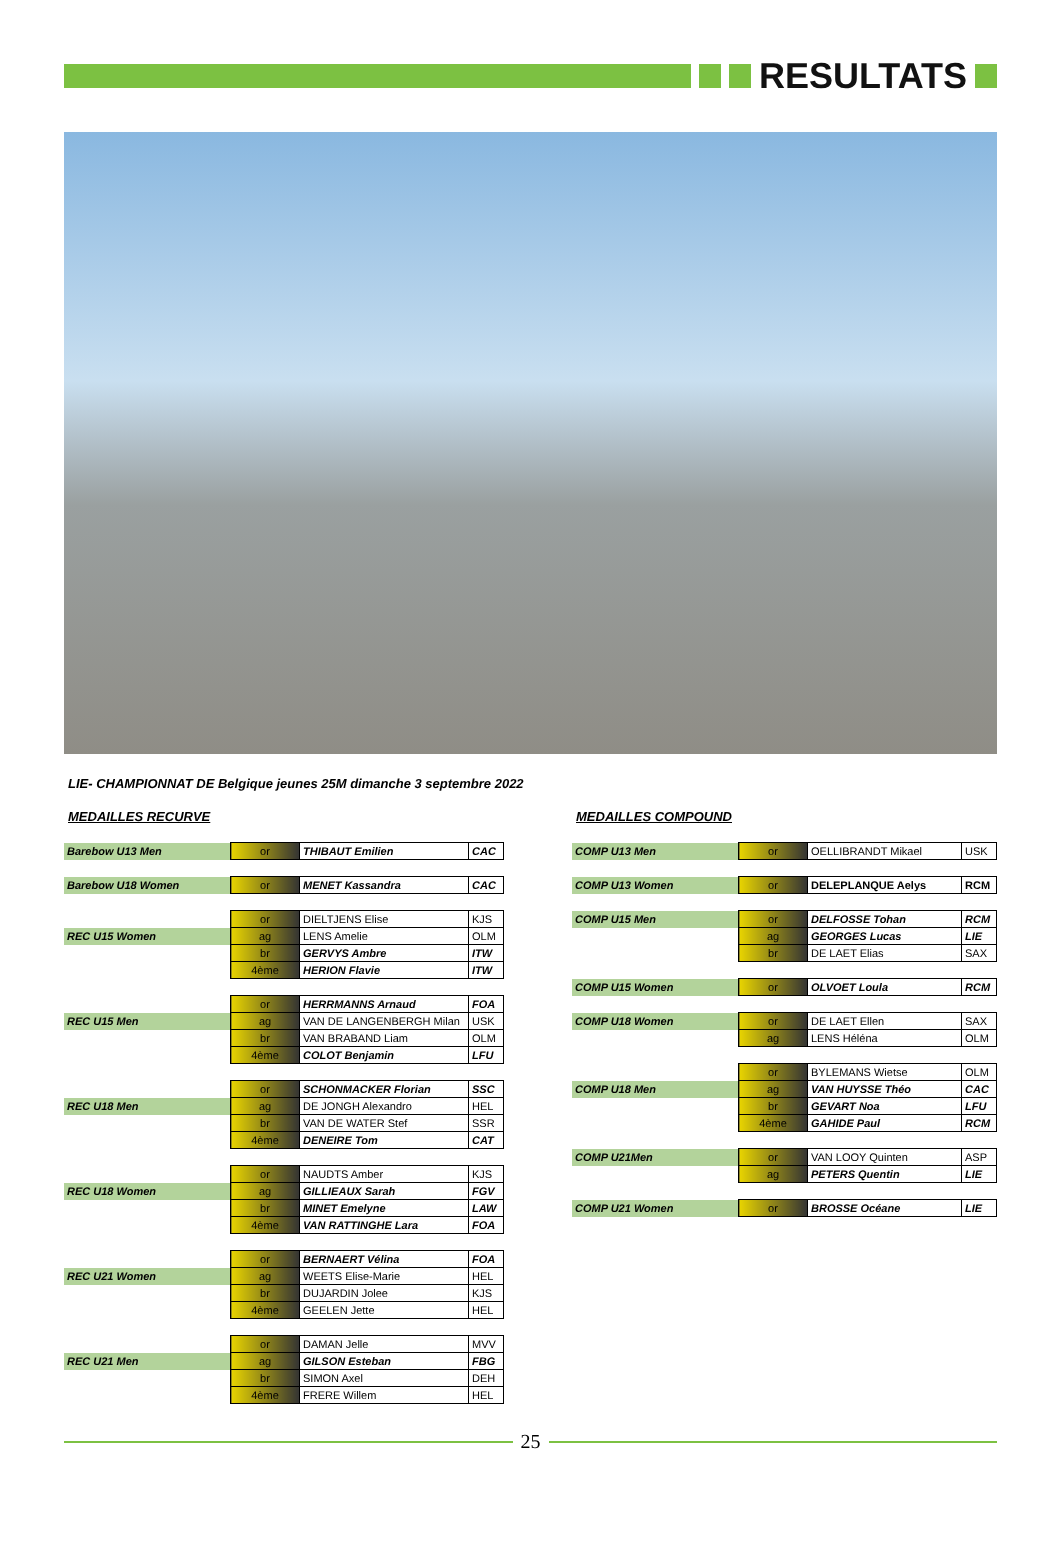RESULTATS
LIE- CHAMPIONNAT DE Belgique jeunes 25M dimanche 3 septembre 2022
MEDAILLES RECURVE
| Barebow U13 Men | or | THIBAUT Emilien | CAC |
| Barebow U18 Women | or | MENET Kassandra | CAC |
| | or | DIELTJENS Elise | KJS |
| REC U15 Women | ag | LENS Amelie | OLM |
| | br | GERVYS Ambre | ITW |
| | 4ème | HERION Flavie | ITW |
| | or | HERRMANNS Arnaud | FOA |
| REC U15 Men | ag | VAN DE LANGENBERGH Milan | USK |
| | br | VAN BRABAND Liam | OLM |
| | 4ème | COLOT Benjamin | LFU |
| | or | SCHONMACKER Florian | SSC |
| REC U18 Men | ag | DE JONGH Alexandro | HEL |
| | br | VAN DE WATER Stef | SSR |
| | 4ème | DENEIRE Tom | CAT |
| | or | NAUDTS Amber | KJS |
| REC U18 Women | ag | GILLIEAUX Sarah | FGV |
| | br | MINET Emelyne | LAW |
| | 4ème | VAN RATTINGHE Lara | FOA |
| | or | BERNAERT Vélina | FOA |
| REC U21 Women | ag | WEETS Elise-Marie | HEL |
| | br | DUJARDIN Jolee | KJS |
| | 4ème | GEELEN Jette | HEL |
| | or | DAMAN Jelle | MVV |
| REC U21 Men | ag | GILSON Esteban | FBG |
| | br | SIMON Axel | DEH |
| | 4ème | FRERE Willem | HEL |
MEDAILLES COMPOUND
| COMP U13 Men | or | OELLIBRANDT Mikael | USK |
| COMP U13 Women | or | DELEPLANQUE Aelys | RCM |
| COMP U15 Men | or | DELFOSSE Tohan | RCM |
| | ag | GEORGES Lucas | LIE |
| | br | DE LAET Elias | SAX |
| COMP U15 Women | or | OLVOET Loula | RCM |
| COMP U18 Women | or | DE LAET Ellen | SAX |
| | ag | LENS Héléna | OLM |
| | or | BYLEMANS Wietse | OLM |
| COMP U18 Men | ag | VAN HUYSSE Théo | CAC |
| | br | GEVART Noa | LFU |
| | 4ème | GAHIDE Paul | RCM |
| COMP U21Men | or | VAN LOOY Quinten | ASP |
| | ag | PETERS Quentin | LIE |
| COMP U21 Women | or | BROSSE Océane | LIE |
25